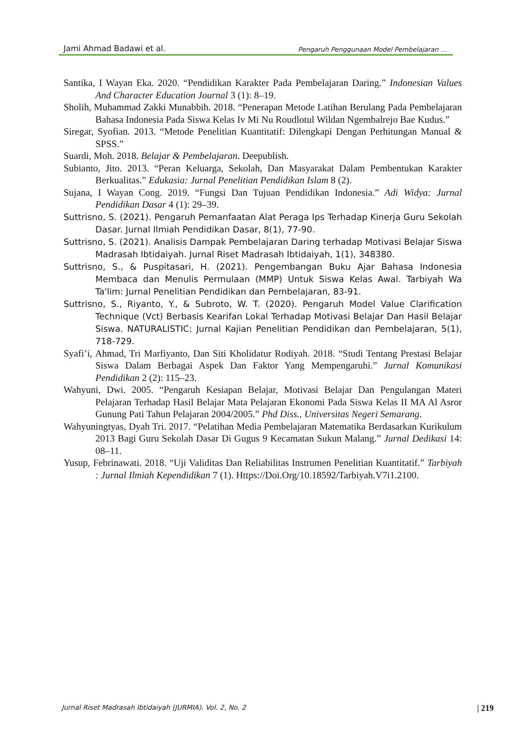Jami Ahmad Badawi et al. Pengaruh Penggunaan Model Pembelajaran …
Santika, I Wayan Eka. 2020. “Pendidikan Karakter Pada Pembelajaran Daring.” Indonesian Values And Character Education Journal 3 (1): 8–19.
Sholih, Muhammad Zakki Munabbih. 2018. “Penerapan Metode Latihan Berulang Pada Pembelajaran Bahasa Indonesia Pada Siswa Kelas Iv Mi Nu Roudlotul Wildan Ngembalrejo Bae Kudus.”
Siregar, Syofian. 2013. “Metode Penelitian Kuantitatif: Dilengkapi Dengan Perhitungan Manual & SPSS.”
Suardi, Moh. 2018. Belajar & Pembelajaran. Deepublish.
Subianto, Jito. 2013. “Peran Keluarga, Sekolah, Dan Masyarakat Dalam Pembentukan Karakter Berkualitas.” Edukasia: Jurnal Penelitian Pendidikan Islam 8 (2).
Sujana, I Wayan Cong. 2019. “Fungsi Dan Tujuan Pendidikan Indonesia.” Adi Widya: Jurnal Pendidikan Dasar 4 (1): 29–39.
Suttrisno, S. (2021). Pengaruh Pemanfaatan Alat Peraga Ips Terhadap Kinerja Guru Sekolah Dasar. Jurnal Ilmiah Pendidikan Dasar, 8(1), 77-90.
Suttrisno, S. (2021). Analisis Dampak Pembelajaran Daring terhadap Motivasi Belajar Siswa Madrasah Ibtidaiyah. Jurnal Riset Madrasah Ibtidaiyah, 1(1), 348380.
Suttrisno, S., & Puspitasari, H. (2021). Pengembangan Buku Ajar Bahasa Indonesia Membaca dan Menulis Permulaan (MMP) Untuk Siswa Kelas Awal. Tarbiyah Wa Ta'lim: Jurnal Penelitian Pendidikan dan Pembelajaran, 83-91.
Suttrisno, S., Riyanto, Y., & Subroto, W. T. (2020). Pengaruh Model Value Clarification Technique (Vct) Berbasis Kearifan Lokal Terhadap Motivasi Belajar Dan Hasil Belajar Siswa. NATURALISTIC: Jurnal Kajian Penelitian Pendidikan dan Pembelajaran, 5(1), 718-729.
Syafi’i, Ahmad, Tri Marfiyanto, Dan Siti Kholidatur Rodiyah. 2018. “Studi Tentang Prestasi Belajar Siswa Dalam Berbagai Aspek Dan Faktor Yang Mempengaruhi.” Jurnal Komunikasi Pendidikan 2 (2): 115–23.
Wahyuni, Dwi. 2005. “Pengaruh Kesiapan Belajar, Motivasi Belajar Dan Pengulangan Materi Pelajaran Terhadap Hasil Belajar Mata Pelajaran Ekonomi Pada Siswa Kelas II MA Al Asror Gunung Pati Tahun Pelajaran 2004/2005.” Phd Diss., Universitas Negeri Semarang.
Wahyuningtyas, Dyah Tri. 2017. “Pelatihan Media Pembelajaran Matematika Berdasarkan Kurikulum 2013 Bagi Guru Sekolah Dasar Di Gugus 9 Kecamatan Sukun Malang.” Jurnal Dedikasi 14: 08–11.
Yusup, Febrinawati. 2018. “Uji Validitas Dan Reliabilitas Instrumen Penelitian Kuantitatif.” Tarbiyah : Jurnal Ilmiah Kependidikan 7 (1). Https://Doi.Org/10.18592/Tarbiyah.V7i1.2100.
Jurnal Riset Madrasah Ibtidaiyah (JURMIA). Vol. 2, No. 2 | 219